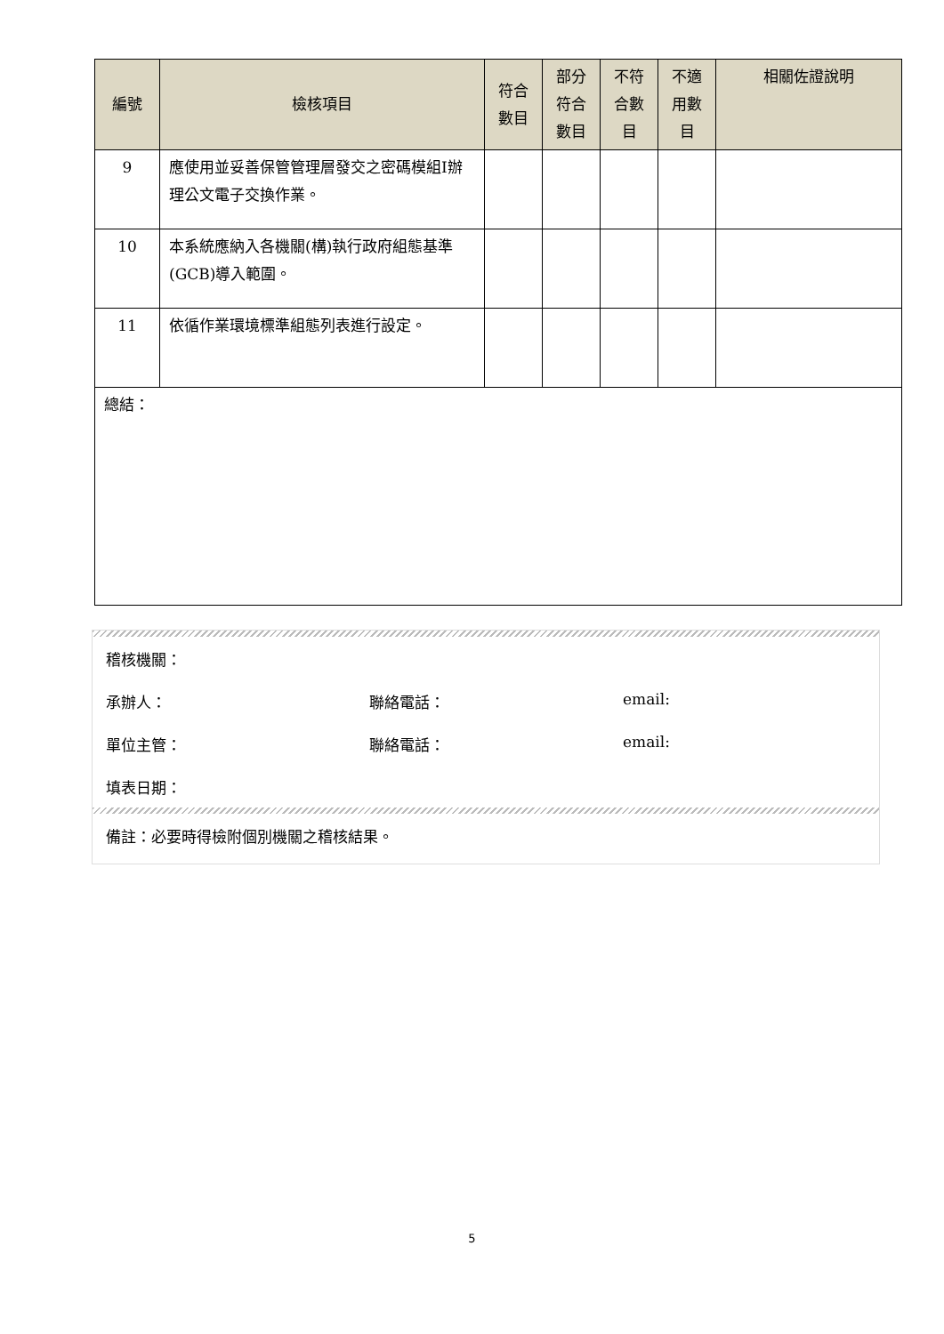| 編號 | 檢核項目 | 符合 數目 | 部分 符合 數目 | 不符 合數 目 | 不適 用數 目 | 相關佐證說明 |
| --- | --- | --- | --- | --- | --- | --- |
| 9 | 應使用並妥善保管管理層發交之密碼模組I辦理公文電子交換作業。 | | | | | |
| 10 | 本系統應納入各機關(構)執行政府組態基準(GCB)導入範圍。 | | | | | |
| 11 | 依循作業環境標準組態列表進行設定。 | | | | | |
| 總結： | | | | | | |
稽核機關：
承辦人： 聯絡電話： email:
單位主管： 聯絡電話： email:
填表日期：
備註：必要時得檢附個別機關之稽核結果。
5